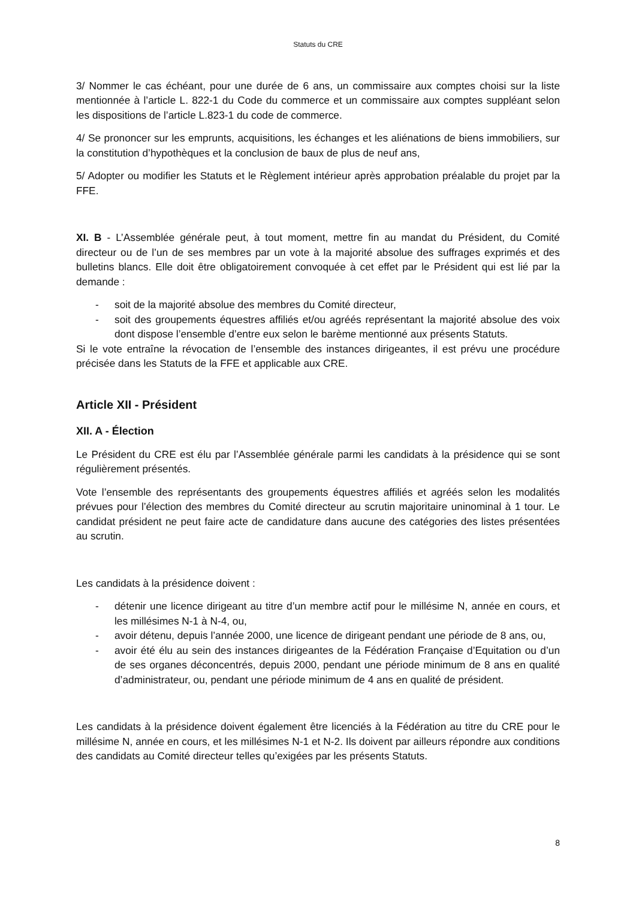Statuts du CRE
3/ Nommer le cas échéant, pour une durée de 6 ans, un commissaire aux comptes choisi sur la liste mentionnée à l’article L. 822-1 du Code du commerce et un commissaire aux comptes suppléant selon les dispositions de l’article L.823-1 du code de commerce.
4/ Se prononcer sur les emprunts, acquisitions, les échanges et les aliénations de biens immobiliers, sur la constitution d’hypothèques et la conclusion de baux de plus de neuf ans,
5/ Adopter ou modifier les Statuts et le Règlement intérieur après approbation préalable du projet par la FFE.
XI. B - L’Assemblée générale peut, à tout moment, mettre fin au mandat du Président, du Comité directeur ou de l’un de ses membres par un vote à la majorité absolue des suffrages exprimés et des bulletins blancs. Elle doit être obligatoirement convoquée à cet effet par le Président qui est lié par la demande :
- soit de la majorité absolue des membres du Comité directeur,
- soit des groupements équestres affiliés et/ou agréés représentant la majorité absolue des voix dont dispose l’ensemble d’entre eux selon le barème mentionné aux présents Statuts.
Si le vote entraîne la révocation de l’ensemble des instances dirigeantes, il est prévu une procédure précisée dans les Statuts de la FFE et applicable aux CRE.
Article XII - Président
XII. A - Élection
Le Président du CRE est élu par l’Assemblée générale parmi les candidats à la présidence qui se sont régulièrement présentés.
Vote l’ensemble des représentants des groupements équestres affiliés et agréés selon les modalités prévues pour l’élection des membres du Comité directeur au scrutin majoritaire uninominal à 1 tour. Le candidat président ne peut faire acte de candidature dans aucune des catégories des listes présentées au scrutin.
Les candidats à la présidence doivent :
- détenir une licence dirigeant au titre d’un membre actif pour le millésime N, année en cours, et les millésimes N-1 à N-4, ou,
- avoir détenu, depuis l’année 2000, une licence de dirigeant pendant une période de 8 ans, ou,
- avoir été élu au sein des instances dirigeantes de la Fédération Française d’Equitation ou d’un de ses organes déconcentrés, depuis 2000, pendant une période minimum de 8 ans en qualité d’administrateur, ou, pendant une période minimum de 4 ans en qualité de président.
Les candidats à la présidence doivent également être licenciés à la Fédération au titre du CRE pour le millésime N, année en cours, et les millésimes N-1 et N-2. Ils doivent par ailleurs répondre aux conditions des candidats au Comité directeur telles qu’exigées par les présents Statuts.
8